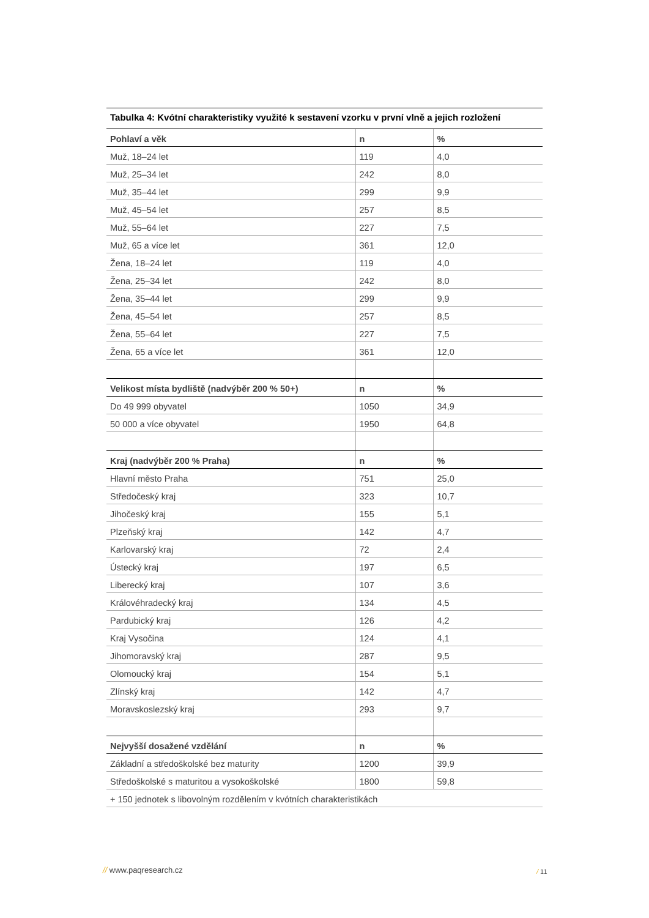Tabulka 4: Kvótní charakteristiky využité k sestavení vzorku v první vlně a jejich rozložení
| Pohlaví a věk | n | % |
| --- | --- | --- |
| Muž, 18–24 let | 119 | 4,0 |
| Muž, 25–34 let | 242 | 8,0 |
| Muž, 35–44 let | 299 | 9,9 |
| Muž, 45–54 let | 257 | 8,5 |
| Muž, 55–64 let | 227 | 7,5 |
| Muž, 65 a více let | 361 | 12,0 |
| Žena, 18–24 let | 119 | 4,0 |
| Žena, 25–34 let | 242 | 8,0 |
| Žena, 35–44 let | 299 | 9,9 |
| Žena, 45–54 let | 257 | 8,5 |
| Žena, 55–64 let | 227 | 7,5 |
| Žena, 65 a více let | 361 | 12,0 |
| Velikost místa bydliště (nadvýběr 200 % 50+) | n | % |
| Do 49 999 obyvatel | 1050 | 34,9 |
| 50 000 a více obyvatel | 1950 | 64,8 |
| Kraj (nadvýběr 200 % Praha) | n | % |
| Hlavní město Praha | 751 | 25,0 |
| Středočeský kraj | 323 | 10,7 |
| Jihočeský kraj | 155 | 5,1 |
| Plzeňský kraj | 142 | 4,7 |
| Karlovarský kraj | 72 | 2,4 |
| Ústecký kraj | 197 | 6,5 |
| Liberecký kraj | 107 | 3,6 |
| Královéhradecký kraj | 134 | 4,5 |
| Pardubický kraj | 126 | 4,2 |
| Kraj Vysočina | 124 | 4,1 |
| Jihomoravský kraj | 287 | 9,5 |
| Olomoucký kraj | 154 | 5,1 |
| Zlínský kraj | 142 | 4,7 |
| Moravskoslezský kraj | 293 | 9,7 |
| Nejvyšší dosažené vzdělání | n | % |
| Základní a středoškolské bez maturity | 1200 | 39,9 |
| Středoškolské s maturitou a vysokoškolské | 1800 | 59,8 |
| + 150 jednotek s libovolným rozdělením v kvótních charakteristikách | | |
// www.paqresearch.cz / 11